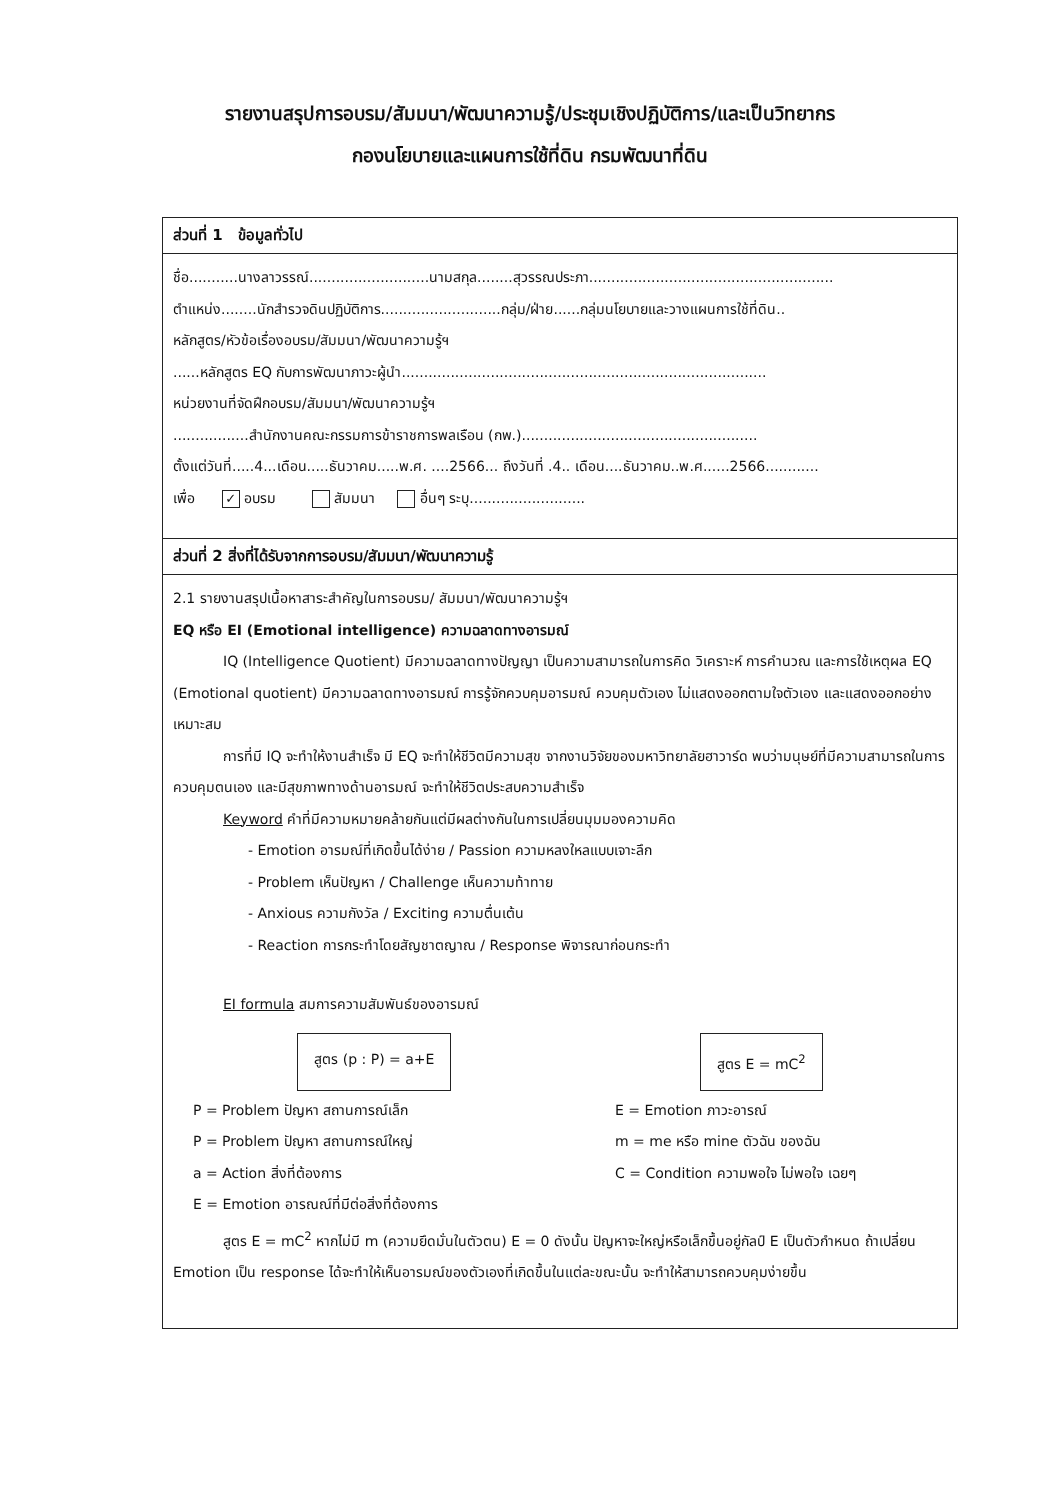รายงานสรุปการอบรม/สัมมนา/พัฒนาความรู้/ประชุมเชิงปฏิบัติการ/และเป็นวิทยากร
กองนโยบายและแผนการใช้ที่ดิน กรมพัฒนาที่ดิน
ส่วนที่ 1 ข้อมูลทั่วไป
ชื่อ...........นางลาวรรณ์...........................นามสกุล........สุวรรณประภา.......................................................
ตำแหน่ง........นักสำรวจดินปฏิบัติการ...........................กลุ่ม/ฝ่าย......กลุ่มนโยบายและวางแผนการใช้ที่ดิน..
หลักสูตร/หัวข้อเรื่องอบรม/สัมมนา/พัฒนาความรู้ฯ
......หลักสูตร EQ กับการพัฒนาภาวะผู้นำ..................................................................................
หน่วยงานที่จัดฝึกอบรม/สัมมนา/พัฒนาความรู้ฯ
.................สำนักงานคณะกรรมการข้าราชการพลเรือน (กพ.).....................................................
ตั้งแต่วันที่.....4...เดือน.....ธันวาคม.....พ.ศ. ....2566... ถึงวันที่ .4.. เดือน....ธันวาคม..พ.ศ......2566............
เพื่อ ✓ อบรม สัมมนา อื่นๆ ระบุ..........................
ส่วนที่ 2 สิ่งที่ได้รับจากการอบรม/สัมมนา/พัฒนาความรู้
2.1 รายงานสรุปเนื้อหาสาระสำคัญในการอบรม/ สัมมนา/พัฒนาความรู้ฯ
EQ หรือ EI (Emotional intelligence) ความฉลาดทางอารมณ์
IQ (Intelligence Quotient) มีความฉลาดทางปัญญา เป็นความสามารถในการคิด วิเคราะห์ การคำนวณ และการใช้เหตุผล EQ (Emotional quotient) มีความฉลาดทางอารมณ์ การรู้จักควบคุมอารมณ์ ควบคุมตัวเอง ไม่แสดงออกตามใจตัวเอง และแสดงออกอย่างเหมาะสม
การที่มี IQ จะทำให้งานสำเร็จ มี EQ จะทำให้ชีวิตมีความสุข จากงานวิจัยของมหาวิทยาลัยฮาวาร์ด พบว่ามนุษย์ที่มีความสามารถในการควบคุมตนเอง และมีสุขภาพทางด้านอารมณ์ จะทำให้ชีวิตประสบความสำเร็จ
Keyword คำที่มีความหมายคล้ายกันแต่มีผลต่างกันในการเปลี่ยนมุมมองความคิด
- Emotion อารมณ์ที่เกิดขึ้นได้ง่าย / Passion ความหลงใหลแบบเจาะลึก
- Problem เห็นปัญหา / Challenge เห็นความท้าทาย
- Anxious ความกังวัล / Exciting ความตื่นเต้น
- Reaction การกระทำโดยสัญชาตญาณ / Response พิจารณาก่อนกระทำ
EI formula สมการความสัมพันธ์ของอารมณ์
สูตร (p : P) = a+E สูตร E = mC<sup>2</sup>
P = Problem ปัญหา สถานการณ์เล็ก
P = Problem ปัญหา สถานการณ์ใหญ่
a = Action สิ่งที่ต้องการ
E = Emotion อารณณ์ที่มีต่อสิ่งที่ต้องการ
E = Emotion ภาวะอารณ์
m = me หรือ mine ตัวฉัน ของฉัน
C = Condition ความพอใจ ไม่พอใจ เฉยๆ
สูตร E = mC<sup>2</sup> หากไม่มี m (ความยึดมั่นในตัวตน) E = 0 ดังนั้น ปัญหาจะใหญ่หรือเล็กขึ้นอยู่กัลป์ E เป็นตัวกำหนด ถ้าเปลี่ยน Emotion เป็น response ได้จะทำให้เห็นอารมณ์ของตัวเองที่เกิดขึ้นในแต่ละขณะนั้น จะทำให้สามารถควบคุมง่ายขึ้น